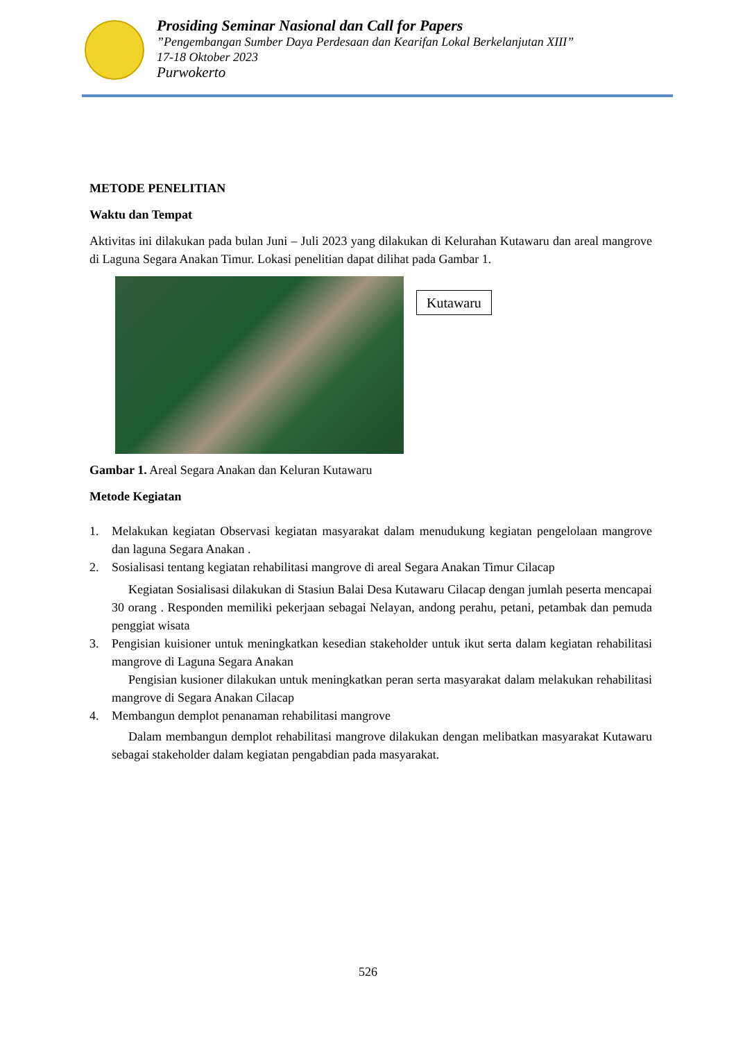Prosiding Seminar Nasional dan Call for Papers
”Pengembangan Sumber Daya Perdesaan dan Kearifan Lokal Berkelanjutan XIII”
17-18 Oktober 2023
Purwokerto
METODE PENELITIAN
Waktu dan Tempat
Aktivitas ini dilakukan pada bulan Juni – Juli 2023 yang dilakukan di Kelurahan Kutawaru dan areal mangrove di Laguna Segara Anakan Timur. Lokasi penelitian dapat dilihat pada Gambar 1.
Kutawaru
Gambar 1. Areal Segara Anakan dan Keluran Kutawaru
Metode Kegiatan
1. Melakukan kegiatan Observasi kegiatan masyarakat dalam menudukung kegiatan pengelolaan mangrove dan laguna Segara Anakan .
2. Sosialisasi tentang kegiatan rehabilitasi mangrove di areal Segara Anakan Timur Cilacap
Kegiatan Sosialisasi dilakukan di Stasiun Balai Desa Kutawaru Cilacap dengan jumlah peserta mencapai 30 orang . Responden memiliki pekerjaan sebagai Nelayan, andong perahu, petani, petambak dan pemuda penggiat wisata
3. Pengisian kuisioner untuk meningkatkan kesedian stakeholder untuk ikut serta dalam kegiatan rehabilitasi mangrove di Laguna Segara Anakan
Pengisian kusioner dilakukan untuk meningkatkan peran serta masyarakat dalam melakukan rehabilitasi mangrove di Segara Anakan Cilacap
4. Membangun demplot penanaman rehabilitasi mangrove
Dalam membangun demplot rehabilitasi mangrove dilakukan dengan melibatkan masyarakat Kutawaru sebagai stakeholder dalam kegiatan pengabdian pada masyarakat.
526